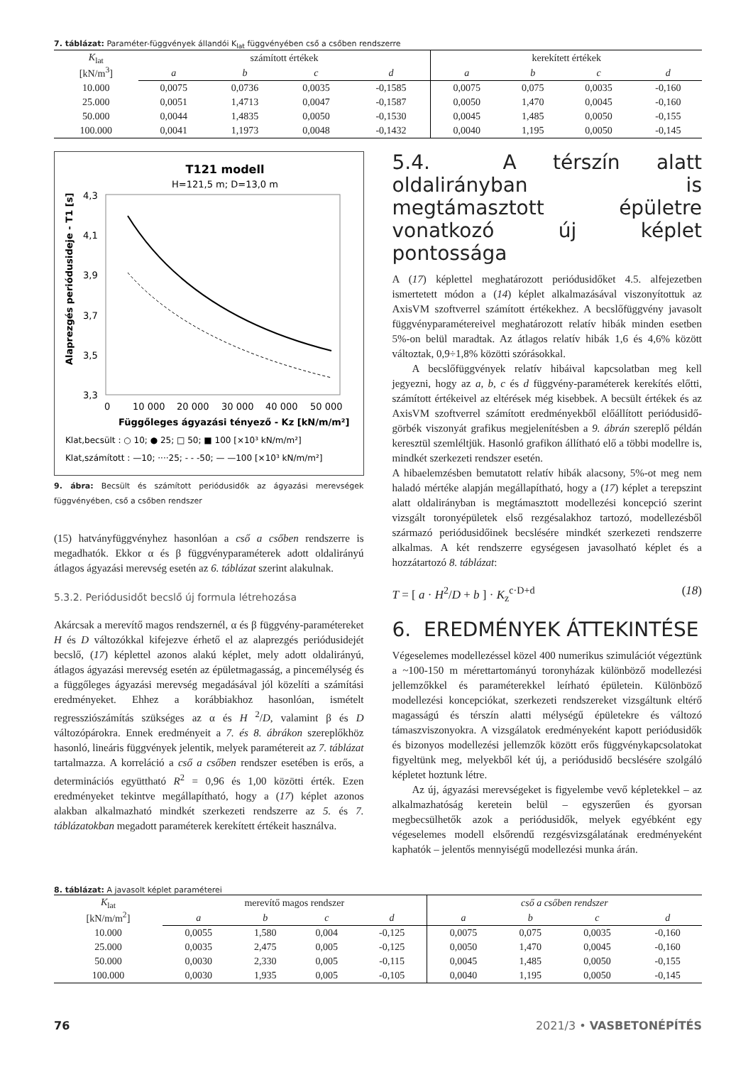7. táblázat: Paraméter-függvények állandói K<sub>lat</sub> függvényében cső a csőben rendszerre
| K<sub>lat</sub> [kN/m<sup>3</sup>] | számított értékek | | | | kerekített értékek | | | |
| | a | b | c | d | a | b | c | d |
| 10.000 | 0,0075 | 0,0736 | 0,0035 | -0,1585 | 0,0075 | 0,075 | 0,0035 | -0,160 |
| 25.000 | 0,0051 | 1,4713 | 0,0047 | -0,1587 | 0,0050 | 1,470 | 0,0045 | -0,160 |
| 50.000 | 0,0044 | 1,4835 | 0,0050 | -0,1530 | 0,0045 | 1,485 | 0,0050 | -0,155 |
| 100.000 | 0,0041 | 1,1973 | 0,0048 | -0,1432 | 0,0040 | 1,195 | 0,0050 | -0,145 |
T121 modell
H=121,5 m; D=13,0 m
4,3
4,1
3,9
3,7
3,5
3,3
0
10 000
20 000
30 000
40 000
50 000
Függőleges ágyazási tényező - Kz [kN/m/m²]
Alaprezgés periódusideje - T1 [s]
Klat,becsült : ○ 10; ● 25; □ 50; ■ 100 [×10³ kN/m/m²]
Klat,számított : —10; ····25; - - -50; — —100 [×10³ kN/m/m²]
9. ábra: Becsült és számított periódusidők az ágyazási merevségek függvényében, cső a csőben rendszer
(15) hatványfüggvényhez hasonlóan a cső a csőben rendszerre is megadhatók. Ekkor α és β függvényparaméterek adott oldalirányú átlagos ágyazási merevség esetén az 6. táblázat szerint alakulnak.
5.3.2. Periódusidőt becslő új formula létrehozása
Akárcsak a merevítő magos rendszernél, α és β függvény-paramétereket H és D változókkal kifejezve érhető el az alaprezgés periódusidejét becslő, (17) képlettel azonos alakú képlet, mely adott oldalirányú, átlagos ágyazási merevség esetén az épületmagasság, a pincemélység és a függőleges ágyazási merevség megadásával jól közelíti a számítási eredményeket. Ehhez a korábbiakhoz hasonlóan, ismételt regressziószámítás szükséges az α és H <sup>2</sup>/D, valamint β és D változópárokra. Ennek eredményeit a 7. és 8. ábrákon szereplőkhöz hasonló, lineáris függvények jelentik, melyek paramétereit az 7. táblázat tartalmazza. A korreláció a cső a csőben rendszer esetében is erős, a determinációs együttható R<sup>2</sup> = 0,96 és 1,00 közötti érték. Ezen eredményeket tekintve megállapítható, hogy a (17) képlet azonos alakban alkalmazható mindkét szerkezeti rendszerre az 5. és 7. táblázatokban megadott paraméterek kerekített értékeit használva.
5.4. A térszín alatt oldalirányban is megtámasztott épületre vonatkozó új képlet pontossága
A (17) képlettel meghatározott periódusidőket 4.5. alfejezetben ismertetett módon a (14) képlet alkalmazásával viszonyítottuk az AxisVM szoftverrel számított értékekhez. A becslőfüggvény javasolt függvényparamétereivel meghatározott relatív hibák minden esetben 5%-on belül maradtak. Az átlagos relatív hibák 1,6 és 4,6% között változtak, 0,9÷1,8% közötti szórásokkal.
A becslőfüggvények relatív hibáival kapcsolatban meg kell jegyezni, hogy az a, b, c és d függvény-paraméterek kerekítés előtti, számított értékeivel az eltérések még kisebbek. A becsült értékek és az AxisVM szoftverrel számított eredményekből előállított periódusidő-görbék viszonyát grafikus megjelenítésben a 9. ábrán szereplő példán keresztül szemléltjük. Hasonló grafikon állítható elő a többi modellre is, mindkét szerkezeti rendszer esetén.
A hibaelemzésben bemutatott relatív hibák alacsony, 5%-ot meg nem haladó mértéke alapján megállapítható, hogy a (17) képlet a terepszint alatt oldalirányban is megtámasztott modellezési koncepció szerint vizsgált toronyépületek első rezgésalakhoz tartozó, modellezésből származó periódusidőinek becslésére mindkét szerkezeti rendszerre alkalmas. A két rendszerre egységesen javasolható képlet és a hozzátartozó 8. táblázat:
T = [ a · H<sup>2</sup>/D + b ] · K<sub>z</sub><sup>c·D+d</sup> (18)
6. EREDMÉNYEK ÁTTEKINTÉSE
Végeselemes modellezéssel közel 400 numerikus szimulációt végeztünk a ~100-150 m mérettartományú toronyházak különböző modellezési jellemzőkkel és paraméterekkel leírható épületein. Különböző modellezési koncepciókat, szerkezeti rendszereket vizsgáltunk eltérő magasságú és térszín alatti mélységű épületekre és változó támaszviszonyokra. A vizsgálatok eredményeként kapott periódusidők és bizonyos modellezési jellemzők között erős függvénykapcsolatokat figyeltünk meg, melyekből két új, a periódusidő becslésére szolgáló képletet hoztunk létre.
Az új, ágyazási merevségeket is figyelembe vevő képletekkel – az alkalmazhatóság keretein belül – egyszerűen és gyorsan megbecsülhetők azok a periódusidők, melyek egyébként egy végeselemes modell elsőrendű rezgésvizsgálatának eredményeként kaphatók – jelentős mennyiségű modellezési munka árán.
8. táblázat: A javasolt képlet paraméterei
| K<sub>lat</sub> [kN/m/m<sup>2</sup>] | merevítő magos rendszer | | | | cső a csőben rendszer | | | |
| | a | b | c | d | a | b | c | d |
| 10.000 | 0,0055 | 1,580 | 0,004 | -0,125 | 0,0075 | 0,075 | 0,0035 | -0,160 |
| 25.000 | 0,0035 | 2,475 | 0,005 | -0,125 | 0,0050 | 1,470 | 0,0045 | -0,160 |
| 50.000 | 0,0030 | 2,330 | 0,005 | -0,115 | 0,0045 | 1,485 | 0,0050 | -0,155 |
| 100.000 | 0,0030 | 1,935 | 0,005 | -0,105 | 0,0040 | 1,195 | 0,0050 | -0,145 |
76 2021/3 • VASBETONÉPÍTÉS